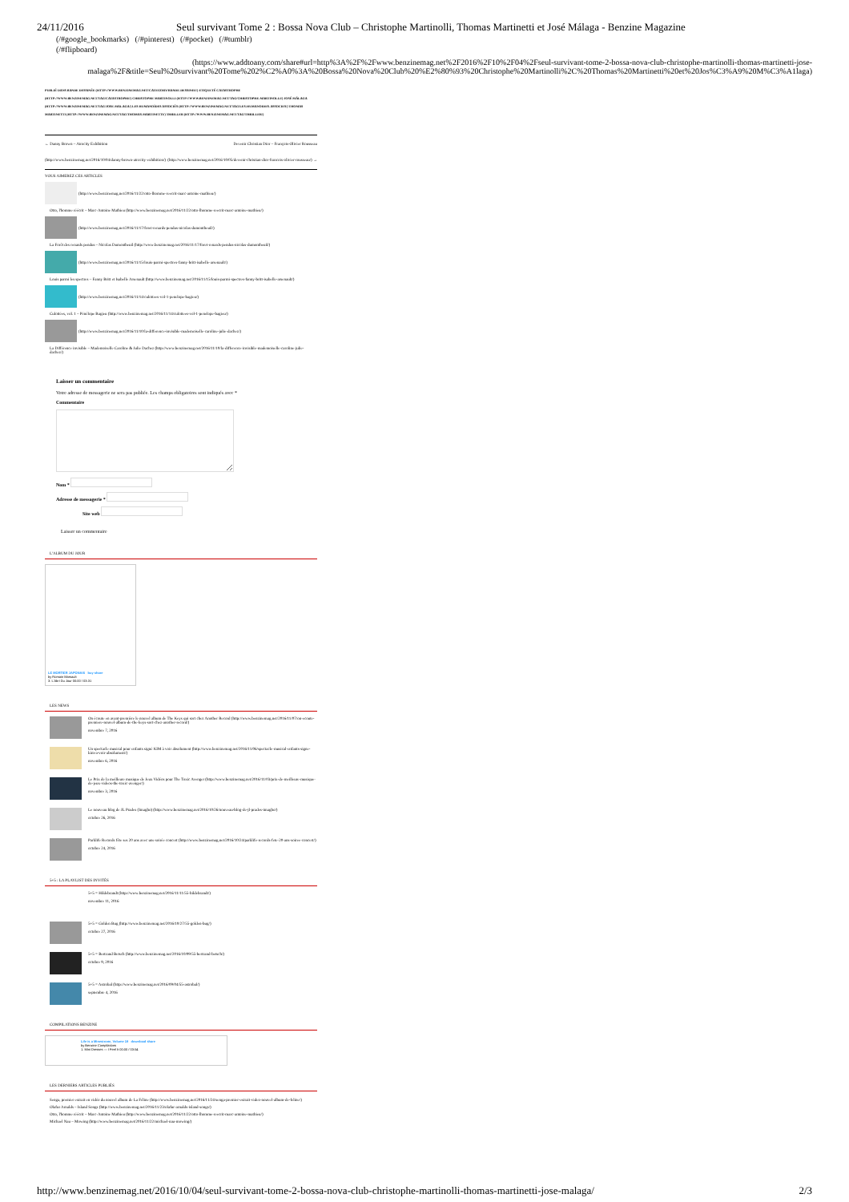24/11/2016 Seul survivant Tome 2 : Bossa Nova Club – Christophe Martinolli, Thomas Martinetti et José Málaga - Benzine Magazine
(/#google_bookmarks) (/#pinterest) (/#pocket) (/#tumblr)
(/#flipboard)
(https://www.addtoany.com/share#url=http%3A%2F%2Fwww.benzinemag.net%2F2016%2F10%2F04%2Fseul-survivant-tome-2-bossa-nova-club-christophe-martinolli-thomas-martinetti-jose-malaga%2F&title=Seul%20survivant%20Tome%202%C2%A0%3A%20Bossa%20Nova%20Club%20%E2%80%93%20Christophe%20Martinolli%2C%20Thomas%20Martinetti%20et%20Jos%C3%A9%20M%C3%A1laga)
PUBLIÉ DANS BANDE DESSINÉE (HTTP://WWW.BENZINEMAG.NET/CATEGORY/BANDE-DESSINEE/) ETIQUETÉ CATASTROPHE (HTTP://WWW.BENZINEMAG.NET/TAG/CATASTROPHE/) CHRISTOPHE MARTINOLLI (HTTP://WWW.BENZINEMAG.NET/TAG/CHRISTOPHE-MARTINOLLI/) JOSÉ MÁLAGA (HTTP://WWW.BENZINEMAG.NET/TAG/JOSE-MALAGA/) LES HUMANOÏDES ASSOCIÉS (HTTP://WWW.BENZINEMAG.NET/TAG/LES-HUMANOIDES-ASSOCIES/) THOMAS MARTINETTI (HTTP://WWW.BENZINEMAG.NET/TAG/THOMAS-MARTINETTI/) THRILLER (HTTP://WWW.BENZINEMAG.NET/TAG/THRILLER/)
← Danny Brown – Atrocity Exhibition
(http://www.benzinemag.net/2016/10/04/danny-brown-atrocity-exhibition/)
Devenir Christian Dior – François-Olivier Rousseau
(http://www.benzinemag.net/2016/10/05/devenir-christian-dior-francois-olivier-rousseau/) →
VOUS AIMEREZ CES ARTICLES
(http://www.benzinemag.net/2016/11/22/otto-lhomme-reecrit-marc-antoine-mathieu/)
Otto, l'homme réécrit – Marc-Antoine Mathieu (http://www.benzinemag.net/2016/11/22/otto-lhomme-reecrit-marc-antoine-mathieu/)
(http://www.benzinemag.net/2016/11/17/foret-renards-pendus-nicolas-dumontheuil/)
La Forêt des renards pendus – Nicolas Dumontheuil (http://www.benzinemag.net/2016/11/17/foret-renards-pendus-nicolas-dumontheuil/)
(http://www.benzinemag.net/2016/11/15/louis-parmi-spectres-fanny-britt-isabelle-arsenault/)
Louis parmi les spectres – Fanny Britt et Isabelle Arsenault (http://www.benzinemag.net/2016/11/15/louis-parmi-spectres-fanny-britt-isabelle-arsenault/)
(http://www.benzinemag.net/2016/11/14/culottees-vol-1-penelope-bagieu/)
Culottées, vol. 1 – Pénélope Bagieu (http://www.benzinemag.net/2016/11/14/culottees-vol-1-penelope-bagieu/)
(http://www.benzinemag.net/2016/11/10/la-difference-invisible-mademoiselle-caroline-julie-dachez/)
La Différence invisible – Mademoiselle Caroline & Julie Dachez (http://www.benzinemag.net/2016/11/10/la-difference-invisible-mademoiselle-caroline-julie-dachez/)
Laisser un commentaire
Votre adresse de messagerie ne sera pas publiée. Les champs obligatoires sont indiqués avec *
Commentaire
Nom *
Adresse de messagerie *
Site web
Laisser un commentaire
L'ALBUM DU JOUR
LE MORTIER JAPONAIS buy share
by Romain Marsault
3. L'Abri Du Jour 00:00 / 03:31
LES NEWS
On écoute en avant-première le nouvel album de The Keys qui sort chez Another Record (http://www.benzinemag.net/2016/11/07/on-ecoute-premiere-nouvel-album-de-the-keys-sort-chez-another-record/)
novembre 7, 2016
Un spectacle musical pour enfants signé KIM à voir absolument (http://www.benzinemag.net/2016/11/06/spectacle-musical-enfants-signe-kim-a-voir-absolument/)
novembre 6, 2016
Le Prix de la meilleure musique de Jeux Vidéos pour The Toxic Avenger (http://www.benzinemag.net/2016/11/03/prix-de-meilleure-musique-de-jeux-videos-the-toxic-avenger/)
novembre 3, 2016
Le nouveau blog de JL Prades (Imagho) (http://www.benzinemag.net/2016/10/26/nouveau-blog-de-jl-prades-imagho/)
octobre 26, 2016
Parklife Records fête ses 20 ans avec une soirée concert (http://www.benzinemag.net/2016/10/24/parklife-records-fete-20-ans-soiree-concert/)
octobre 24, 2016
5+5 : LA PLAYLIST DES INVITÉS
5+5 = Hildebrandt (http://www.benzinemag.net/2016/11/11/55-hildebrandt/)
novembre 11, 2016
5+5 = Golden Bug (http://www.benzinemag.net/2016/10/27/55-golden-bug/)
octobre 27, 2016
5+5 = Bertrand Betsch (http://www.benzinemag.net/2016/10/09/55-bertrand-betsch/)
octobre 9, 2016
5+5 = Astrobal (http://www.benzinemag.net/2016/09/04/55-astrobal/)
septembre 4, 2016
COMPILATIONS BENZINE
Life is a Minestrone, Volume 19 download share
by Benzine Compilations
1. Mini Dresses — I Feel It 00:00 / 03:54
LES DERNIERS ARTICLES PUBLIÉS
Senga, premier extrait en vidéo du nouvel album de La Féline (http://www.benzinemag.net/2016/11/24/senga-premier-extrait-video-nouvel-album-de-feline/)
Olafur Arnalds – Island Songs (http://www.benzinemag.net/2016/11/23/olafur-arnalds-island-songs/)
Otto, l'homme réécrit – Marc-Antoine Mathieu (http://www.benzinemag.net/2016/11/22/otto-lhomme-reecrit-marc-antoine-mathieu/)
Michael Nau – Mowing (http://www.benzinemag.net/2016/11/22/michael-nau-mowing/)
http://www.benzinemag.net/2016/10/04/seul-survivant-tome-2-bossa-nova-club-christophe-martinolli-thomas-martinetti-jose-malaga/ 2/3